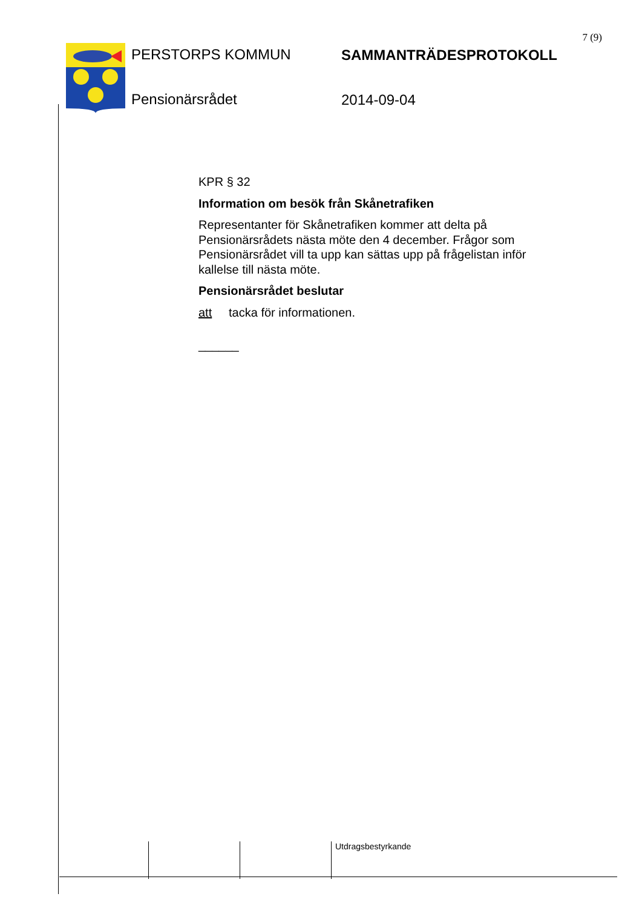7 (9)
PERSTORPS KOMMUN
Pensionärsrådet
SAMMANTRÄDESPROTOKOLL
2014-09-04
KPR § 32
Information om besök från Skånetrafiken
Representanter för Skånetrafiken kommer att delta på Pensionärsrådets nästa möte den 4 december. Frågor som Pensionärsrådet vill ta upp kan sättas upp på frågelistan inför kallelse till nästa möte.
Pensionärsrådet beslutar
att tacka för informationen.
______
Utdragsbestyrkande